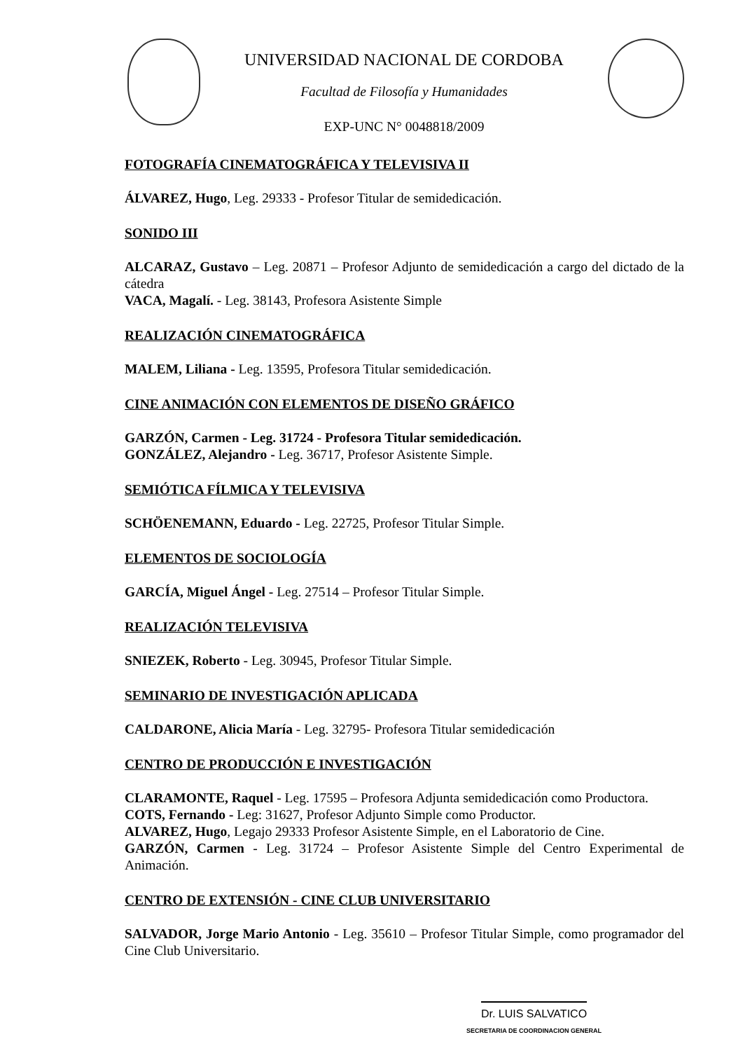UNIVERSIDAD NACIONAL DE CORDOBA
Facultad de Filosofía y Humanidades
EXP-UNC N° 0048818/2009
FOTOGRAFÍA CINEMATOGRÁFICA Y TELEVISIVA II
ÁLVAREZ, Hugo, Leg. 29333 - Profesor Titular de semidedicación.
SONIDO III
ALCARAZ, Gustavo – Leg. 20871 – Profesor Adjunto de semidedicación a cargo del dictado de la cátedra
VACA, Magalí. - Leg. 38143, Profesora Asistente Simple
REALIZACIÓN CINEMATOGRÁFICA
MALEM, Liliana - Leg. 13595, Profesora Titular semidedicación.
CINE ANIMACIÓN CON ELEMENTOS DE DISEÑO GRÁFICO
GARZÓN, Carmen - Leg. 31724 - Profesora Titular semidedicación.
GONZÁLEZ, Alejandro - Leg. 36717, Profesor Asistente Simple.
SEMIÓTICA FÍLMICA Y TELEVISIVA
SCHÖENEMANN, Eduardo - Leg. 22725, Profesor Titular Simple.
ELEMENTOS DE SOCIOLOGÍA
GARCÍA, Miguel Ángel - Leg. 27514 – Profesor Titular Simple.
REALIZACIÓN TELEVISIVA
SNIEZEK, Roberto - Leg. 30945, Profesor Titular Simple.
SEMINARIO DE INVESTIGACIÓN APLICADA
CALDARONE, Alicia María - Leg. 32795- Profesora Titular semidedicación
CENTRO DE PRODUCCIÓN E INVESTIGACIÓN
CLARAMONTE, Raquel - Leg. 17595 – Profesora Adjunta semidedicación como Productora.
COTS, Fernando - Leg: 31627, Profesor Adjunto Simple como Productor.
ALVAREZ, Hugo, Legajo 29333 Profesor Asistente Simple, en el Laboratorio de Cine.
GARZÓN, Carmen - Leg. 31724 – Profesor Asistente Simple del Centro Experimental de Animación.
CENTRO DE EXTENSIÓN - CINE CLUB UNIVERSITARIO
SALVADOR, Jorge Mario Antonio - Leg. 35610 – Profesor Titular Simple, como programador del Cine Club Universitario.
Dr. LUIS SALVATICO
SECRETARIA DE COORDINACION GENERAL